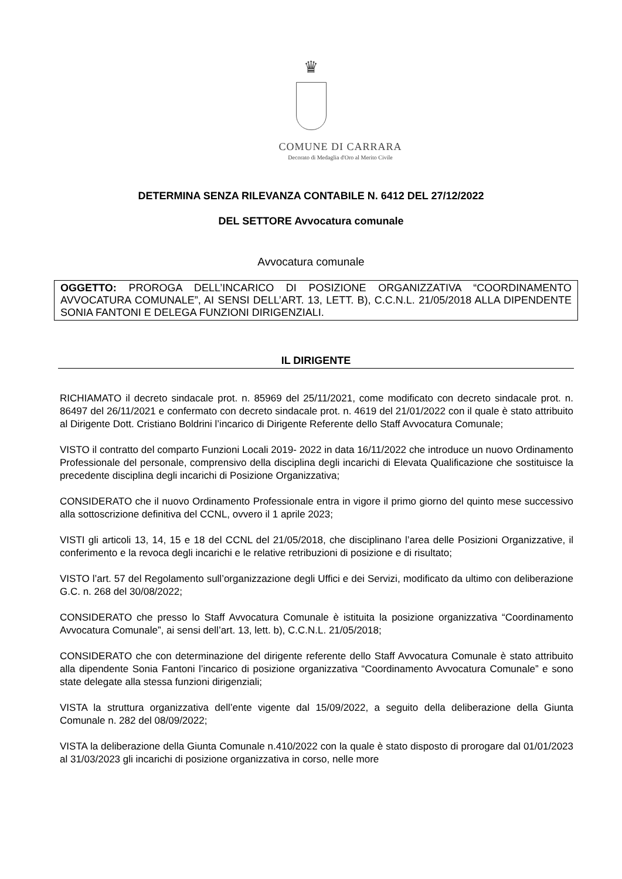♛
COMUNE DI CARRARA
Decorato di Medaglia d'Oro al Merito Civile
DETERMINA SENZA RILEVANZA CONTABILE N. 6412 DEL 27/12/2022
DEL SETTORE Avvocatura comunale
Avvocatura comunale
OGGETTO: PROROGA DELL’INCARICO DI POSIZIONE ORGANIZZATIVA “COORDINAMENTO AVVOCATURA COMUNALE”, AI SENSI DELL’ART. 13, LETT. B), C.C.N.L. 21/05/2018 ALLA DIPENDENTE SONIA FANTONI E DELEGA FUNZIONI DIRIGENZIALI.
IL DIRIGENTE
RICHIAMATO il decreto sindacale prot. n. 85969 del 25/11/2021, come modificato con decreto sindacale prot. n. 86497 del 26/11/2021 e confermato con decreto sindacale prot. n. 4619 del 21/01/2022 con il quale è stato attribuito al Dirigente Dott. Cristiano Boldrini l’incarico di Dirigente Referente dello Staff Avvocatura Comunale;
VISTO il contratto del comparto Funzioni Locali 2019- 2022 in data 16/11/2022 che introduce un nuovo Ordinamento Professionale del personale, comprensivo della disciplina degli incarichi di Elevata Qualificazione che sostituisce la precedente disciplina degli incarichi di Posizione Organizzativa;
CONSIDERATO che il nuovo Ordinamento Professionale entra in vigore il primo giorno del quinto mese successivo alla sottoscrizione definitiva del CCNL, ovvero il 1 aprile 2023;
VISTI gli articoli 13, 14, 15 e 18 del CCNL del 21/05/2018, che disciplinano l’area delle Posizioni Organizzative, il conferimento e la revoca degli incarichi e le relative retribuzioni di posizione e di risultato;
VISTO l’art. 57 del Regolamento sull’organizzazione degli Uffici e dei Servizi, modificato da ultimo con deliberazione G.C. n. 268 del 30/08/2022;
CONSIDERATO che presso lo Staff Avvocatura Comunale è istituita la posizione organizzativa “Coordinamento Avvocatura Comunale”, ai sensi dell’art. 13, lett. b), C.C.N.L. 21/05/2018;
CONSIDERATO che con determinazione del dirigente referente dello Staff Avvocatura Comunale è stato attribuito alla dipendente Sonia Fantoni l’incarico di posizione organizzativa “Coordinamento Avvocatura Comunale” e sono state delegate alla stessa funzioni dirigenziali;
VISTA la struttura organizzativa dell’ente vigente dal 15/09/2022, a seguito della deliberazione della Giunta Comunale n. 282 del 08/09/2022;
VISTA la deliberazione della Giunta Comunale n.410/2022 con la quale è stato disposto di prorogare dal 01/01/2023 al 31/03/2023 gli incarichi di posizione organizzativa in corso, nelle more